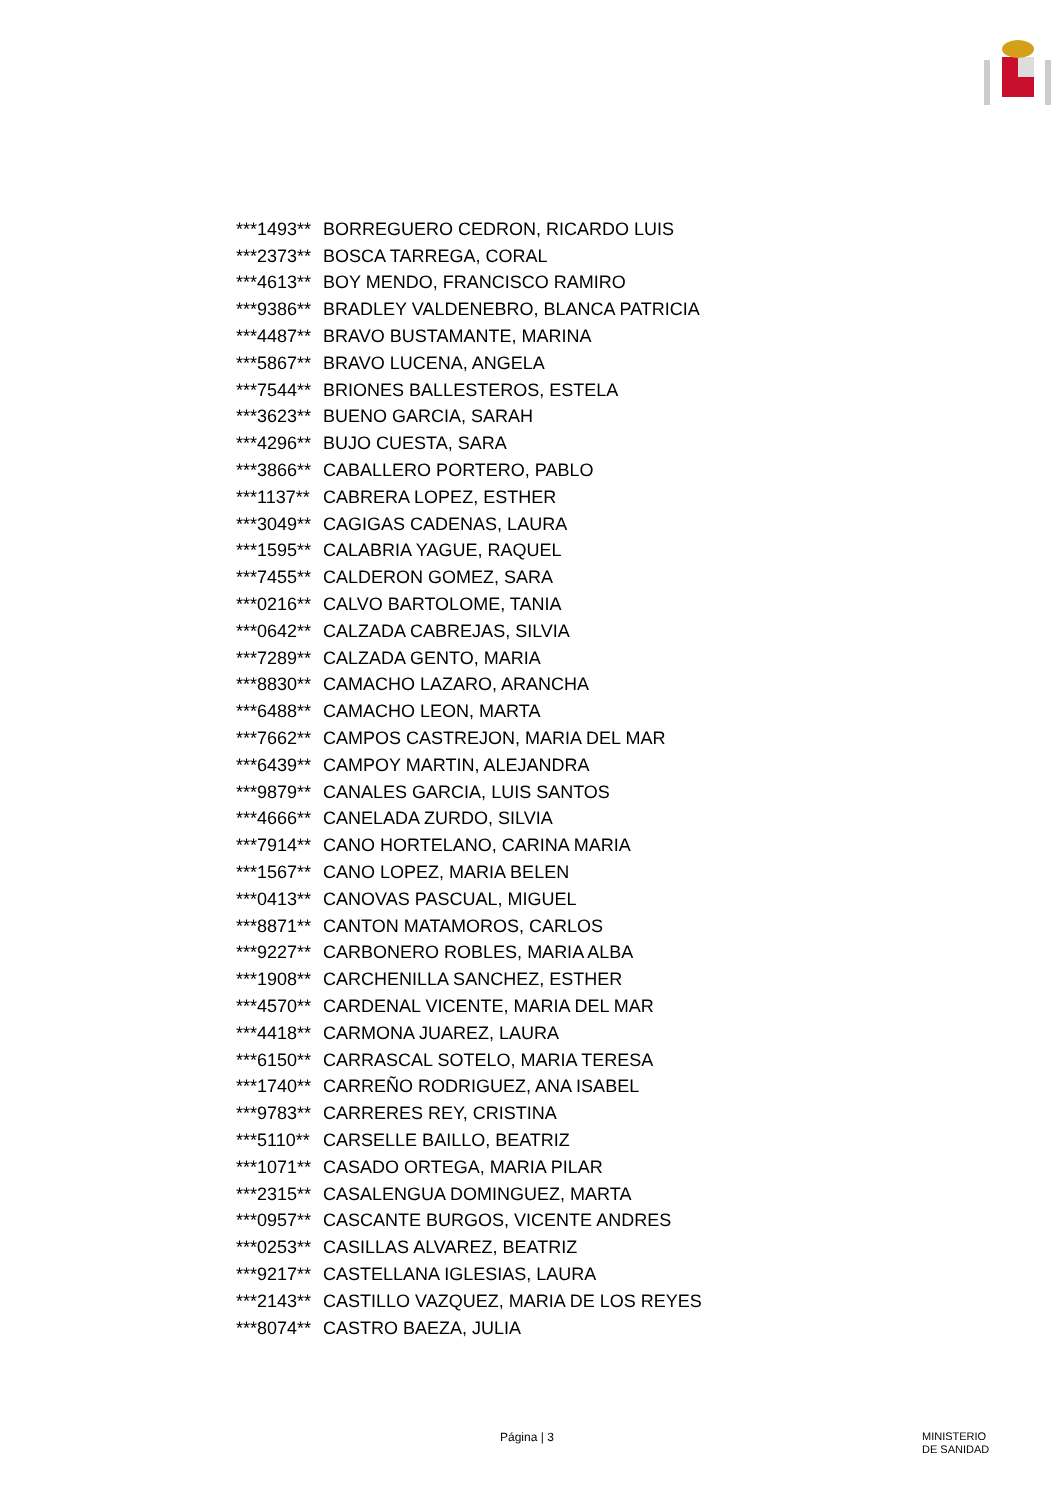| ***1493** | BORREGUERO CEDRON, RICARDO LUIS |
| ***2373** | BOSCA TARREGA, CORAL |
| ***4613** | BOY MENDO, FRANCISCO RAMIRO |
| ***9386** | BRADLEY VALDENEBRO, BLANCA PATRICIA |
| ***4487** | BRAVO BUSTAMANTE, MARINA |
| ***5867** | BRAVO LUCENA, ANGELA |
| ***7544** | BRIONES BALLESTEROS, ESTELA |
| ***3623** | BUENO GARCIA, SARAH |
| ***4296** | BUJO CUESTA, SARA |
| ***3866** | CABALLERO PORTERO, PABLO |
| ***1137** | CABRERA LOPEZ, ESTHER |
| ***3049** | CAGIGAS CADENAS, LAURA |
| ***1595** | CALABRIA YAGUE, RAQUEL |
| ***7455** | CALDERON GOMEZ, SARA |
| ***0216** | CALVO BARTOLOME, TANIA |
| ***0642** | CALZADA CABREJAS, SILVIA |
| ***7289** | CALZADA GENTO, MARIA |
| ***8830** | CAMACHO LAZARO, ARANCHA |
| ***6488** | CAMACHO LEON, MARTA |
| ***7662** | CAMPOS CASTREJON, MARIA DEL MAR |
| ***6439** | CAMPOY MARTIN, ALEJANDRA |
| ***9879** | CANALES GARCIA, LUIS SANTOS |
| ***4666** | CANELADA ZURDO, SILVIA |
| ***7914** | CANO HORTELANO, CARINA MARIA |
| ***1567** | CANO LOPEZ, MARIA BELEN |
| ***0413** | CANOVAS PASCUAL, MIGUEL |
| ***8871** | CANTON MATAMOROS, CARLOS |
| ***9227** | CARBONERO ROBLES, MARIA ALBA |
| ***1908** | CARCHENILLA SANCHEZ, ESTHER |
| ***4570** | CARDENAL VICENTE, MARIA DEL MAR |
| ***4418** | CARMONA JUAREZ, LAURA |
| ***6150** | CARRASCAL SOTELO, MARIA TERESA |
| ***1740** | CARREÑO RODRIGUEZ, ANA ISABEL |
| ***9783** | CARRERES REY, CRISTINA |
| ***5110** | CARSELLE BAILLO, BEATRIZ |
| ***1071** | CASADO ORTEGA, MARIA PILAR |
| ***2315** | CASALENGUA DOMINGUEZ, MARTA |
| ***0957** | CASCANTE BURGOS, VICENTE ANDRES |
| ***0253** | CASILLAS ALVAREZ, BEATRIZ |
| ***9217** | CASTELLANA IGLESIAS, LAURA |
| ***2143** | CASTILLO VAZQUEZ, MARIA DE LOS REYES |
| ***8074** | CASTRO BAEZA, JULIA |
Página | 3 MINISTERIO
DE SANIDAD